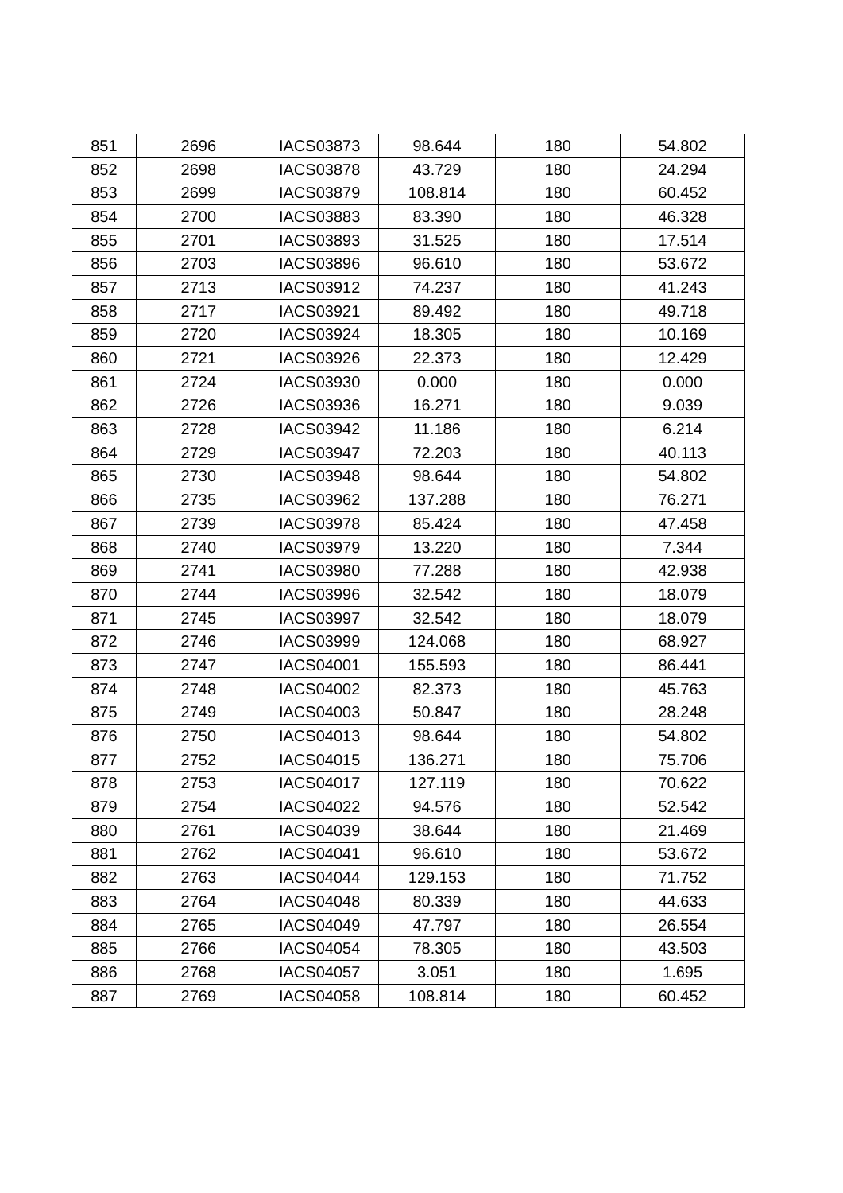| 851 | 2696 | IACS03873 | 98.644 | 180 | 54.802 |
| 852 | 2698 | IACS03878 | 43.729 | 180 | 24.294 |
| 853 | 2699 | IACS03879 | 108.814 | 180 | 60.452 |
| 854 | 2700 | IACS03883 | 83.390 | 180 | 46.328 |
| 855 | 2701 | IACS03893 | 31.525 | 180 | 17.514 |
| 856 | 2703 | IACS03896 | 96.610 | 180 | 53.672 |
| 857 | 2713 | IACS03912 | 74.237 | 180 | 41.243 |
| 858 | 2717 | IACS03921 | 89.492 | 180 | 49.718 |
| 859 | 2720 | IACS03924 | 18.305 | 180 | 10.169 |
| 860 | 2721 | IACS03926 | 22.373 | 180 | 12.429 |
| 861 | 2724 | IACS03930 | 0.000 | 180 | 0.000 |
| 862 | 2726 | IACS03936 | 16.271 | 180 | 9.039 |
| 863 | 2728 | IACS03942 | 11.186 | 180 | 6.214 |
| 864 | 2729 | IACS03947 | 72.203 | 180 | 40.113 |
| 865 | 2730 | IACS03948 | 98.644 | 180 | 54.802 |
| 866 | 2735 | IACS03962 | 137.288 | 180 | 76.271 |
| 867 | 2739 | IACS03978 | 85.424 | 180 | 47.458 |
| 868 | 2740 | IACS03979 | 13.220 | 180 | 7.344 |
| 869 | 2741 | IACS03980 | 77.288 | 180 | 42.938 |
| 870 | 2744 | IACS03996 | 32.542 | 180 | 18.079 |
| 871 | 2745 | IACS03997 | 32.542 | 180 | 18.079 |
| 872 | 2746 | IACS03999 | 124.068 | 180 | 68.927 |
| 873 | 2747 | IACS04001 | 155.593 | 180 | 86.441 |
| 874 | 2748 | IACS04002 | 82.373 | 180 | 45.763 |
| 875 | 2749 | IACS04003 | 50.847 | 180 | 28.248 |
| 876 | 2750 | IACS04013 | 98.644 | 180 | 54.802 |
| 877 | 2752 | IACS04015 | 136.271 | 180 | 75.706 |
| 878 | 2753 | IACS04017 | 127.119 | 180 | 70.622 |
| 879 | 2754 | IACS04022 | 94.576 | 180 | 52.542 |
| 880 | 2761 | IACS04039 | 38.644 | 180 | 21.469 |
| 881 | 2762 | IACS04041 | 96.610 | 180 | 53.672 |
| 882 | 2763 | IACS04044 | 129.153 | 180 | 71.752 |
| 883 | 2764 | IACS04048 | 80.339 | 180 | 44.633 |
| 884 | 2765 | IACS04049 | 47.797 | 180 | 26.554 |
| 885 | 2766 | IACS04054 | 78.305 | 180 | 43.503 |
| 886 | 2768 | IACS04057 | 3.051 | 180 | 1.695 |
| 887 | 2769 | IACS04058 | 108.814 | 180 | 60.452 |